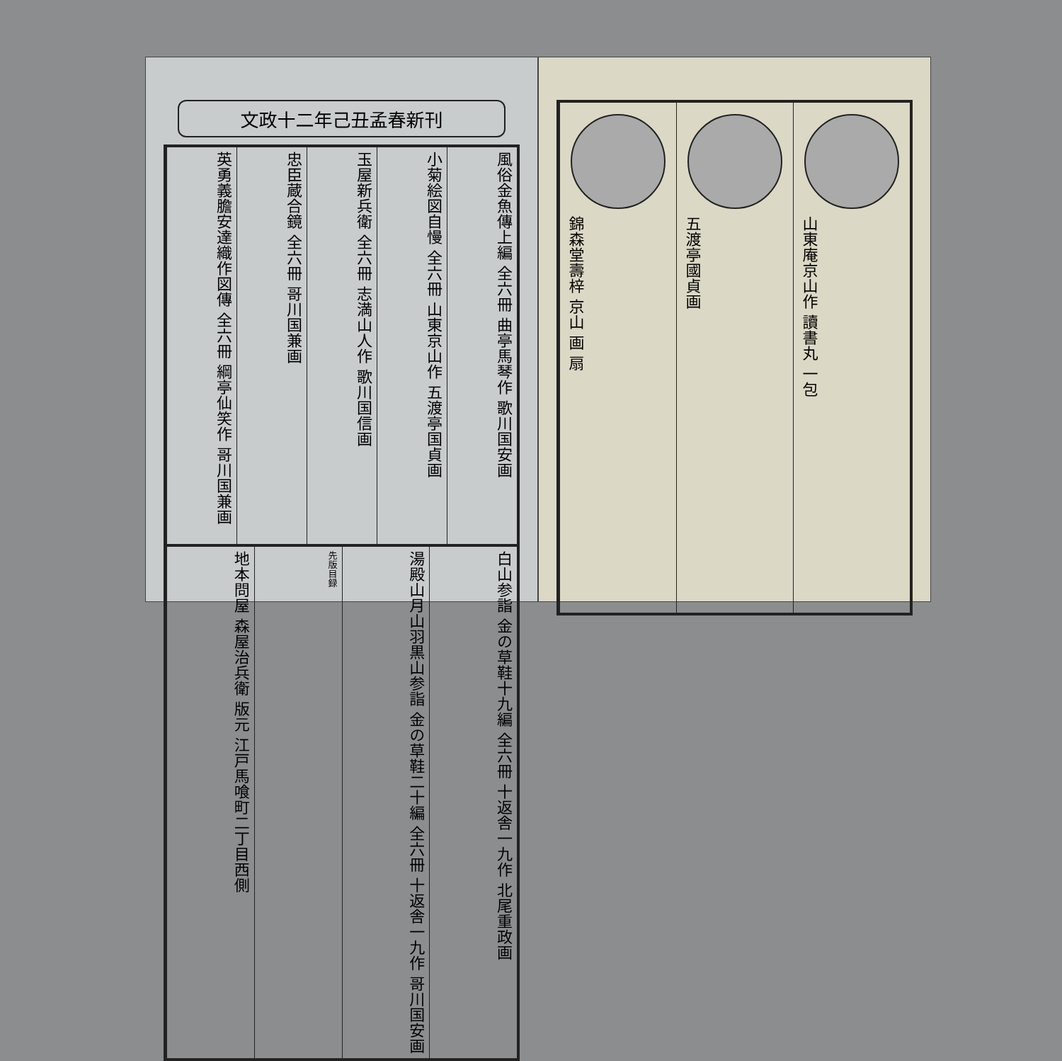文政十二年己丑孟春新刊
風俗金魚傳上編 全六冊 曲亭馬琴作 歌川国安画
小菊絵図自慢 全六冊 山東京山作 五渡亭国貞画
玉屋新兵衛 全六冊 志満山人作 歌川国信画
忠臣蔵合鏡 全六冊 哥川国兼画
英勇義膽安達織作図傳 全六冊 綱亭仙笑作 哥川国兼画
白山参詣 金の草鞋十九編 全六冊 十返舎一九作 北尾重政画
湯殿山月山羽黒山参詣 金の草鞋二十編 全六冊 十返舎一九作 哥川国安画
先版目録
地本問屋 森屋治兵衛 版元 江戸馬喰町二丁目西側
山東庵京山作 讀書丸 一包
五渡亭國貞画
錦森堂壽梓 京山 画 扇